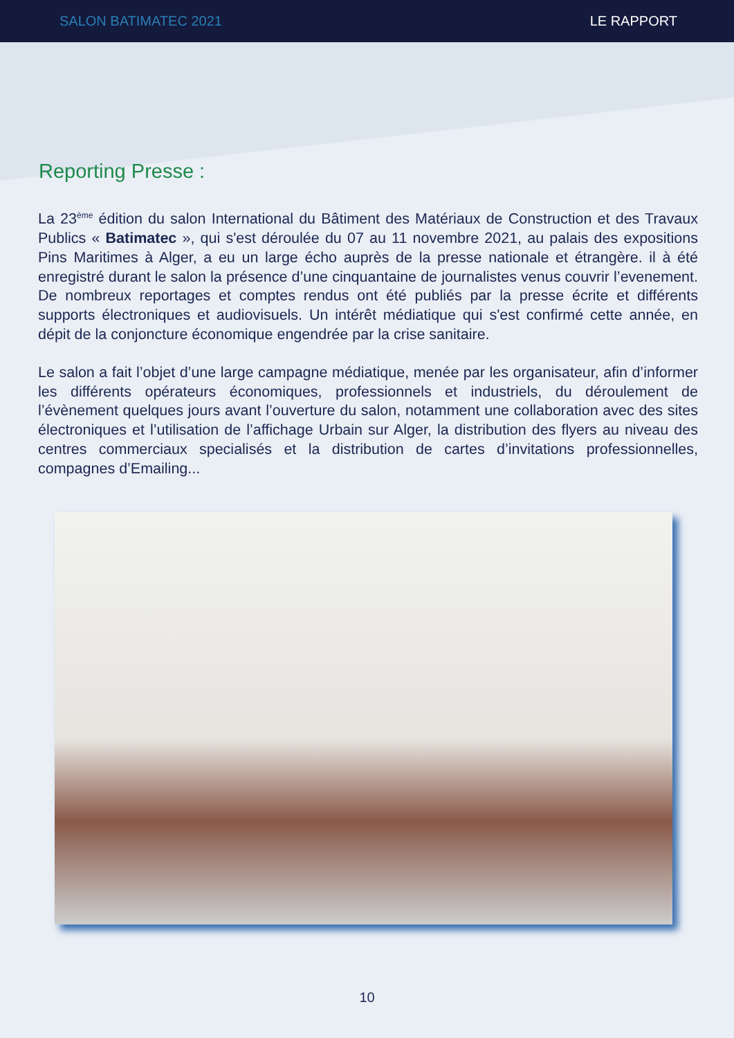SALON BATIMATEC 2021 LE RAPPORT
Reporting Presse :
La 23<sup>ème</sup> édition du salon International du Bâtiment des Matériaux de Construction et des Travaux Publics « Batimatec », qui s'est déroulée du 07 au 11 novembre 2021, au palais des expositions Pins Maritimes à Alger, a eu un large écho auprès de la presse nationale et étrangère. il à été enregistré durant le salon la présence d’une cinquantaine de journalistes venus couvrir l’evenement. De nombreux reportages et comptes rendus ont été publiés par la presse écrite et différents supports électroniques et audiovisuels. Un intérêt médiatique qui s'est confirmé cette année, en dépit de la conjoncture économique engendrée par la crise sanitaire.
Le salon a fait l’objet d’une large campagne médiatique, menée par les organisateur, afin d’informer les différents opérateurs économiques, professionnels et industriels, du déroulement de l’évènement quelques jours avant l’ouverture du salon, notamment une collaboration avec des sites électroniques et l’utilisation de l’affichage Urbain sur Alger, la distribution des flyers au niveau des centres commerciaux specialisés et la distribution de cartes d’invitations professionnelles, compagnes d’Emailing...
10